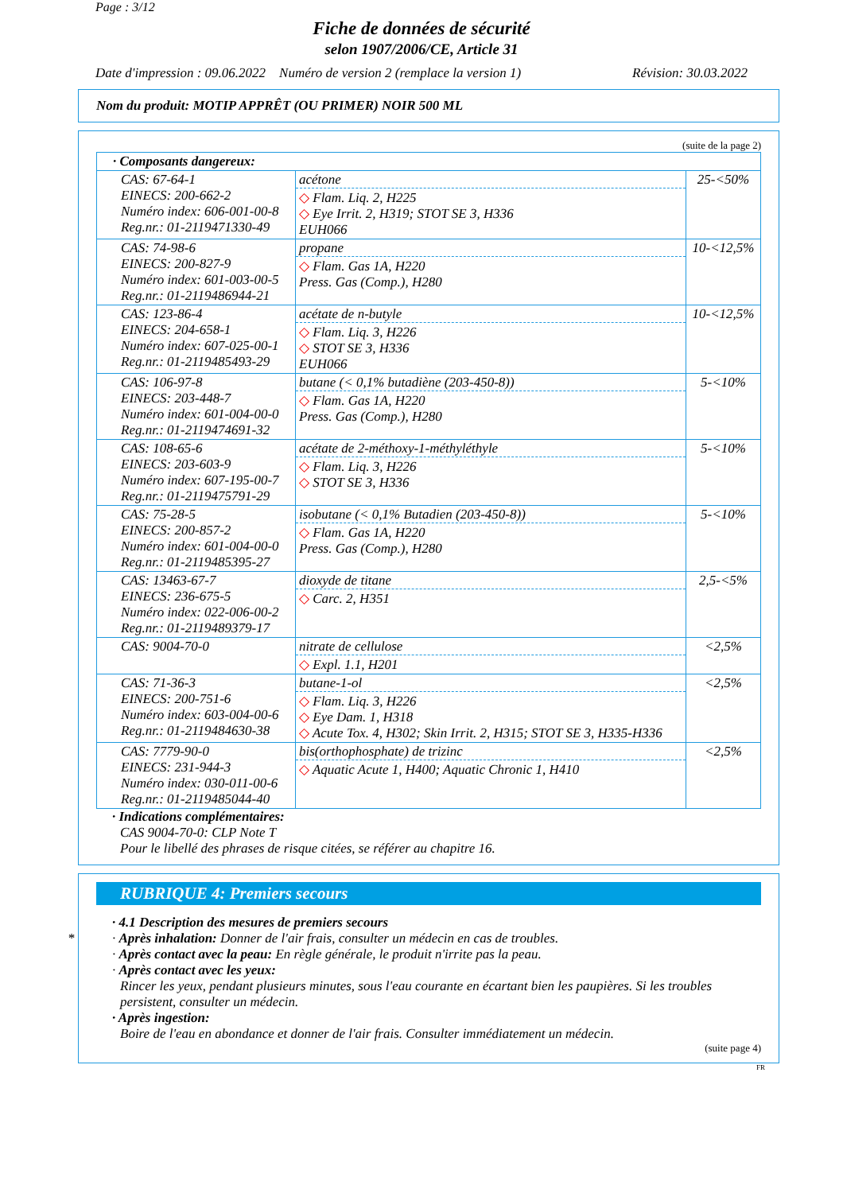Page : 3/12
Fiche de données de sécurité
selon 1907/2006/CE, Article 31
Date d'impression : 09.06.2022 Numéro de version 2 (remplace la version 1) Révision: 30.03.2022
Nom du produit: MOTIP APPRÊT (OU PRIMER) NOIR 500 ML
(suite de la page 2)
| · Composants dangereux: | | |
| CAS: 67-64-1 EINECS: 200-662-2 Numéro index: 606-001-00-8 Reg.nr.: 01-2119471330-49 | acétone ◇ Flam. Liq. 2, H225 ◇ Eye Irrit. 2, H319; STOT SE 3, H336 EUH066 | 25-<50% |
| CAS: 74-98-6 EINECS: 200-827-9 Numéro index: 601-003-00-5 Reg.nr.: 01-2119486944-21 | propane ◇ Flam. Gas 1A, H220 Press. Gas (Comp.), H280 | 10-<12,5% |
| CAS: 123-86-4 EINECS: 204-658-1 Numéro index: 607-025-00-1 Reg.nr.: 01-2119485493-29 | acétate de n-butyle ◇ Flam. Liq. 3, H226 ◇ STOT SE 3, H336 EUH066 | 10-<12,5% |
| CAS: 106-97-8 EINECS: 203-448-7 Numéro index: 601-004-00-0 Reg.nr.: 01-2119474691-32 | butane (< 0,1% butadiène (203-450-8)) ◇ Flam. Gas 1A, H220 Press. Gas (Comp.), H280 | 5-<10% |
| CAS: 108-65-6 EINECS: 203-603-9 Numéro index: 607-195-00-7 Reg.nr.: 01-2119475791-29 | acétate de 2-méthoxy-1-méthyléthyle ◇ Flam. Liq. 3, H226 ◇ STOT SE 3, H336 | 5-<10% |
| CAS: 75-28-5 EINECS: 200-857-2 Numéro index: 601-004-00-0 Reg.nr.: 01-2119485395-27 | isobutane (< 0,1% Butadien (203-450-8)) ◇ Flam. Gas 1A, H220 Press. Gas (Comp.), H280 | 5-<10% |
| CAS: 13463-67-7 EINECS: 236-675-5 Numéro index: 022-006-00-2 Reg.nr.: 01-2119489379-17 | dioxyde de titane ◇ Carc. 2, H351 | 2,5-<5% |
| CAS: 9004-70-0 | nitrate de cellulose ◇ Expl. 1.1, H201 | <2,5% |
| CAS: 71-36-3 EINECS: 200-751-6 Numéro index: 603-004-00-6 Reg.nr.: 01-2119484630-38 | butane-1-ol ◇ Flam. Liq. 3, H226 ◇ Eye Dam. 1, H318 ◇ Acute Tox. 4, H302; Skin Irrit. 2, H315; STOT SE 3, H335-H336 | <2,5% |
| CAS: 7779-90-0 EINECS: 231-944-3 Numéro index: 030-011-00-6 Reg.nr.: 01-2119485044-40 | bis(orthophosphate) de trizinc ◇ Aquatic Acute 1, H400; Aquatic Chronic 1, H410 | <2,5% |
· Indications complémentaires:
CAS 9004-70-0: CLP Note T
Pour le libellé des phrases de risque citées, se référer au chapitre 16.
*
RUBRIQUE 4: Premiers secours
· 4.1 Description des mesures de premiers secours
· Après inhalation: Donner de l'air frais, consulter un médecin en cas de troubles.
· Après contact avec la peau: En règle générale, le produit n'irrite pas la peau.
· Après contact avec les yeux:
Rincer les yeux, pendant plusieurs minutes, sous l'eau courante en écartant bien les paupières. Si les troubles persistent, consulter un médecin.
· Après ingestion:
Boire de l'eau en abondance et donner de l'air frais. Consulter immédiatement un médecin.
(suite page 4)
FR